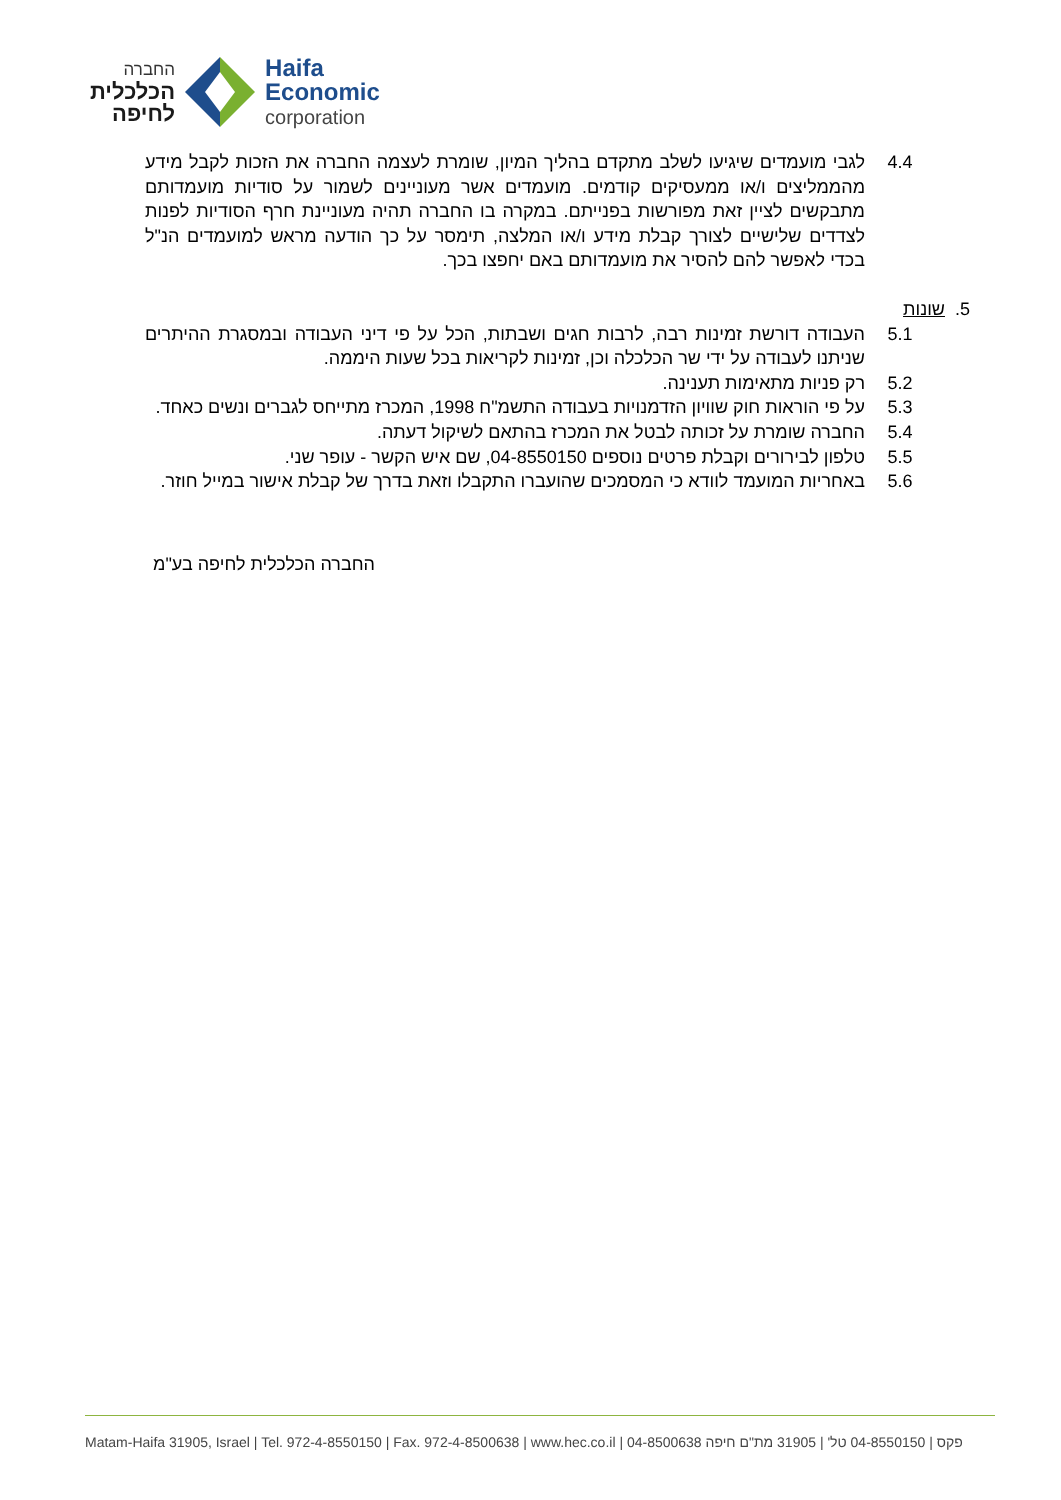החברה
הכלכלית
לחיפה
Haifa
Economic
corporation
4.4 לגבי מועמדים שיגיעו לשלב מתקדם בהליך המיון, שומרת לעצמה החברה את הזכות לקבל מידע מהממליצים ו/או ממעסיקים קודמים. מועמדים אשר מעוניינים לשמור על סודיות מועמדותם מתבקשים לציין זאת מפורשות בפנייתם. במקרה בו החברה תהיה מעוניינת חרף הסודיות לפנות לצדדים שלישיים לצורך קבלת מידע ו/או המלצה, תימסר על כך הודעה מראש למועמדים הנ"ל בכדי לאפשר להם להסיר את מועמדותם באם יחפצו בכך.
5. שונות
5.1 העבודה דורשת זמינות רבה, לרבות חגים ושבתות, הכל על פי דיני העבודה ובמסגרת ההיתרים שניתנו לעבודה על ידי שר הכלכלה וכן, זמינות לקריאות בכל שעות היממה.
5.2 רק פניות מתאימות תענינה.
5.3 על פי הוראות חוק שוויון הזדמנויות בעבודה התשמ"ח 1998, המכרז מתייחס לגברים ונשים כאחד.
5.4 החברה שומרת על זכותה לבטל את המכרז בהתאם לשיקול דעתה.
5.5 טלפון לבירורים וקבלת פרטים נוספים 04-8550150, שם איש הקשר - עופר שני.
5.6 באחריות המועמד לוודא כי המסמכים שהועברו התקבלו וזאת בדרך של קבלת אישור במייל חוזר.
החברה הכלכלית לחיפה בע"מ
Matam-Haifa 31905, Israel | Tel. 972-4-8550150 | Fax. 972-4-8500638 | www.hec.co.il | 04-8500638 פקס | 04-8550150 טל' | 31905 מת"ם חיפה